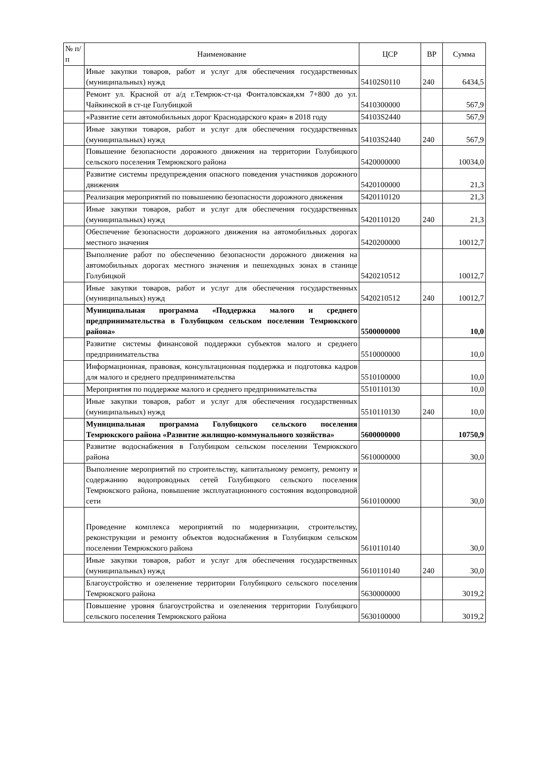| № п/п | Наименование | ЦСР | ВР | Сумма |
| --- | --- | --- | --- | --- |
| | Иные закупки товаров, работ и услуг для обеспечения государственных (муниципальных) нужд | 54102S0110 | 240 | 6434,5 |
| | Ремонт ул. Красной от а/д г.Темрюк-ст-ца Фонталовская,км 7+800 до ул. Чайкинской в ст-це Голубицкой | 5410300000 | | 567,9 |
| | «Развитие сети автомобильных дорог Краснодарского края» в 2018 году | 54103S2440 | | 567,9 |
| | Иные закупки товаров, работ и услуг для обеспечения государственных (муниципальных) нужд | 54103S2440 | 240 | 567,9 |
| | Повышение безопасности дорожного движения на территории Голубицкого сельского поселения Темрюкского района | 5420000000 | | 10034,0 |
| | Развитие системы предупреждения опасного поведения участников дорожного движения | 5420100000 | | 21,3 |
| | Реализация мероприятий по повышению безопасности дорожного движения | 5420110120 | | 21,3 |
| | Иные закупки товаров, работ и услуг для обеспечения государственных (муниципальных) нужд | 5420110120 | 240 | 21,3 |
| | Обеспечение безопасности дорожного движения на автомобильных дорогах местного значения | 5420200000 | | 10012,7 |
| | Выполнение работ по обеспечению безопасности дорожного движения на автомобильных дорогах местного значения и пешеходных зонах в станице Голубицкой | 5420210512 | | 10012,7 |
| | Иные закупки товаров, работ и услуг для обеспечения государственных (муниципальных) нужд | 5420210512 | 240 | 10012,7 |
| | Муниципальная программа «Поддержка малого и среднего предпринимательства в Голубицком сельском поселении Темрюкского района» | 5500000000 | | 10,0 |
| | Развитие системы финансовой поддержки субъектов малого и среднего предпринимательства | 5510000000 | | 10,0 |
| | Информационная, правовая, консультационная поддержка и подготовка кадров для малого и среднего предпринимательства | 5510100000 | | 10,0 |
| | Мероприятия по поддержке малого и среднего предпринимательства | 5510110130 | | 10,0 |
| | Иные закупки товаров, работ и услуг для обеспечения государственных (муниципальных) нужд | 5510110130 | 240 | 10,0 |
| | Муниципальная программа Голубицкого сельского поселения Темрюкского района «Развитие жилищно-коммунального хозяйства» | 5600000000 | | 10750,9 |
| | Развитие водоснабжения в Голубицком сельском поселении Темрюкского района | 5610000000 | | 30,0 |
| | Выполнение мероприятий по строительству, капитальному ремонту, ремонту и содержанию водопроводных сетей Голубицкого сельского поселения Темрюкского района, повышение эксплуатационного состояния водопроводной сети | 5610100000 | | 30,0 |
| | Проведение комплекса мероприятий по модернизации, строительству, реконструкции и ремонту объектов водоснабжения в Голубицком сельском поселении Темрюкского района | 5610110140 | | 30,0 |
| | Иные закупки товаров, работ и услуг для обеспечения государственных (муниципальных) нужд | 5610110140 | 240 | 30,0 |
| | Благоустройство и озеленение территории Голубицкого сельского поселения Темрюкского района | 5630000000 | | 3019,2 |
| | Повышение уровня благоустройства и озеленения территории Голубицкого сельского поселения Темрюкского района | 5630100000 | | 3019,2 |